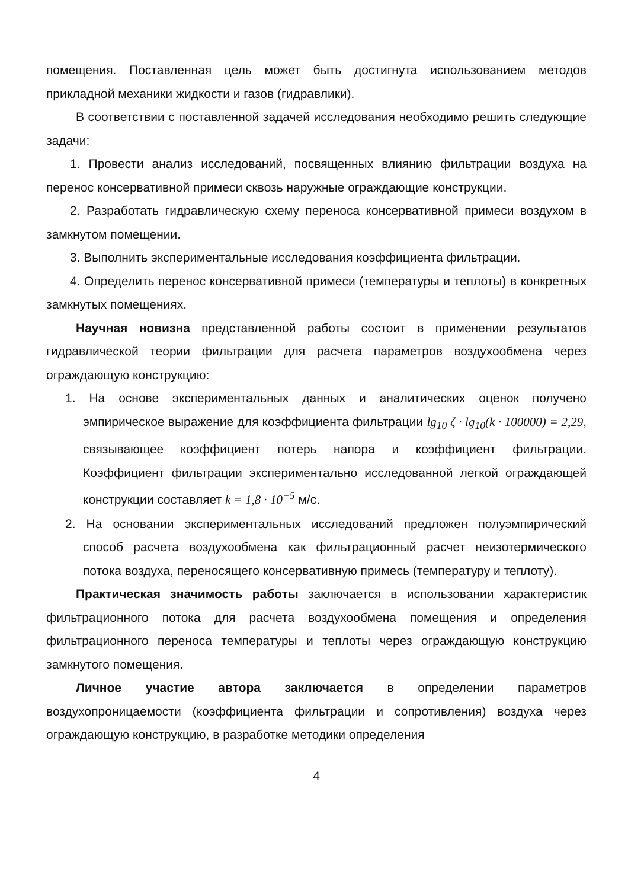помещения. Поставленная цель может быть достигнута использованием методов прикладной механики жидкости и газов (гидравлики).
В соответствии с поставленной задачей исследования необходимо решить следующие задачи:
1. Провести анализ исследований, посвященных влиянию фильтрации воздуха на перенос консервативной примеси сквозь наружные ограждающие конструкции.
2. Разработать гидравлическую схему переноса консервативной примеси воздухом в замкнутом помещении.
3. Выполнить экспериментальные исследования коэффициента фильтрации.
4. Определить перенос консервативной примеси (температуры и теплоты) в конкретных замкнутых помещениях.
Научная новизна представленной работы состоит в применении результатов гидравлической теории фильтрации для расчета параметров воздухообмена через ограждающую конструкцию:
1. На основе экспериментальных данных и аналитических оценок получено эмпирическое выражение для коэффициента фильтрации lg<sub>10</sub> ζ · lg<sub>10</sub>(k · 100000) = 2,29, связывающее коэффициент потерь напора и коэффициент фильтрации. Коэффициент фильтрации экспериментально исследованной легкой ограждающей конструкции составляет k = 1,8 · 10<sup>−5</sup> м/с.
2. На основании экспериментальных исследований предложен полуэмпирический способ расчета воздухообмена как фильтрационный расчет неизотермического потока воздуха, переносящего консервативную примесь (температуру и теплоту).
Практическая значимость работы заключается в использовании характеристик фильтрационного потока для расчета воздухообмена помещения и определения фильтрационного переноса температуры и теплоты через ограждающую конструкцию замкнутого помещения.
Личное участие автора заключается в определении параметров воздухопроницаемости (коэффициента фильтрации и сопротивления) воздуха через ограждающую конструкцию, в разработке методики определения
4